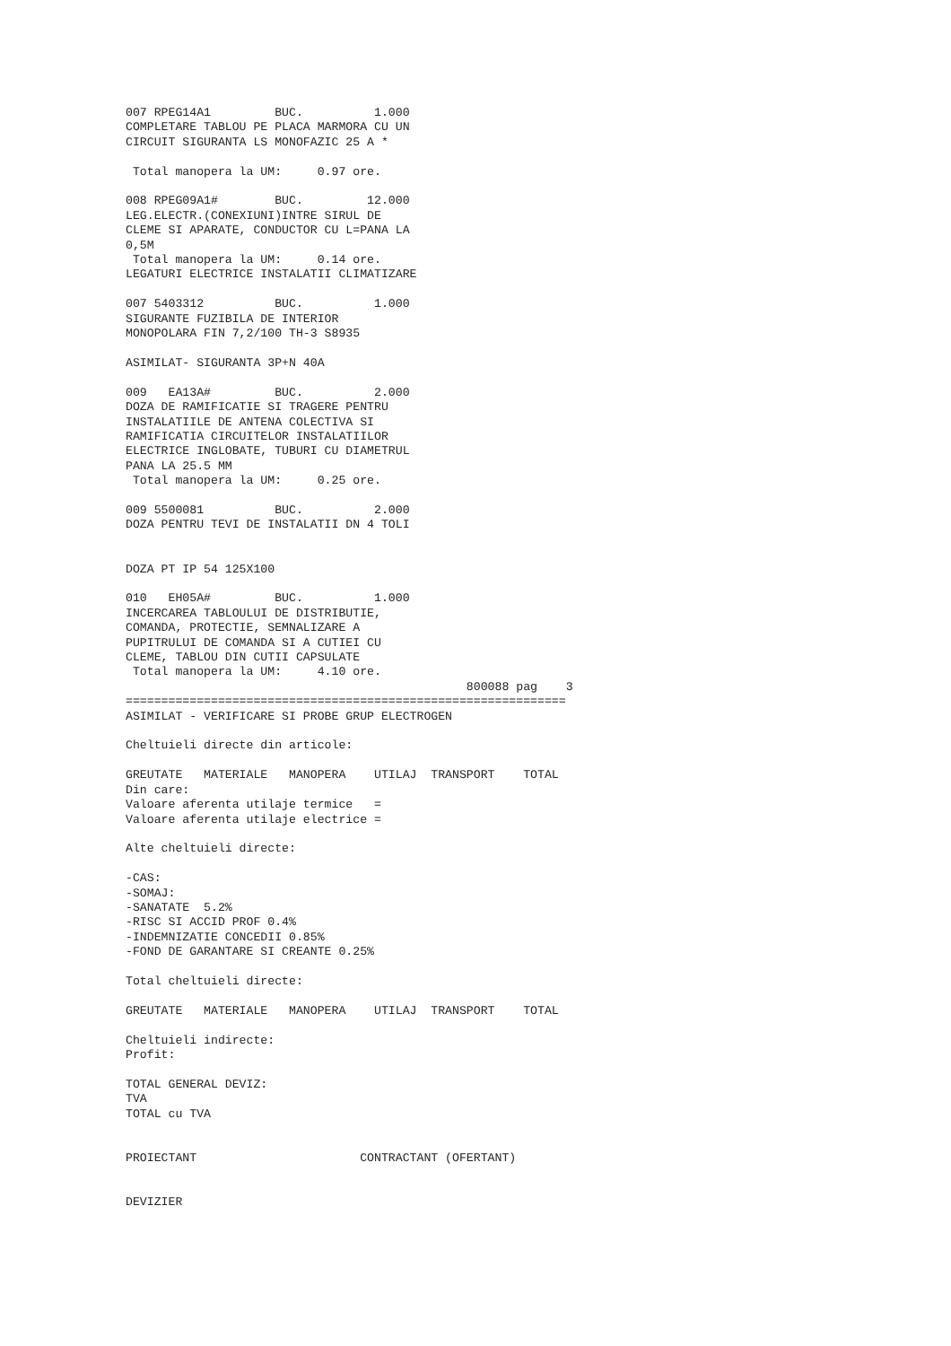007 RPEG14A1         BUC.          1.000
COMPLETARE TABLOU PE PLACA MARMORA CU UN
CIRCUIT SIGURANTA LS MONOFAZIC 25 A *

 Total manopera la UM:     0.97 ore.

008 RPEG09A1#        BUC.         12.000
LEG.ELECTR.(CONEXIUNI)INTRE SIRUL DE
CLEME SI APARATE, CONDUCTOR CU L=PANA LA
0,5M
 Total manopera la UM:     0.14 ore.
LEGATURI ELECTRICE INSTALATII CLIMATIZARE

007 5403312          BUC.          1.000
SIGURANTE FUZIBILA DE INTERIOR
MONOPOLARA FIN 7,2/100 TH-3 S8935

ASIMILAT- SIGURANTA 3P+N 40A

009   EA13A#         BUC.          2.000
DOZA DE RAMIFICATIE SI TRAGERE PENTRU
INSTALATIILE DE ANTENA COLECTIVA SI
RAMIFICATIA CIRCUITELOR INSTALATIILOR
ELECTRICE INGLOBATE, TUBURI CU DIAMETRUL
PANA LA 25.5 MM
 Total manopera la UM:     0.25 ore.

009 5500081          BUC.          2.000
DOZA PENTRU TEVI DE INSTALATII DN 4 TOLI


DOZA PT IP 54 125X100

010   EH05A#         BUC.          1.000
INCERCAREA TABLOULUI DE DISTRIBUTIE,
COMANDA, PROTECTIE, SEMNALIZARE A
PUPITRULUI DE COMANDA SI A CUTIEI CU
CLEME, TABLOU DIN CUTII CAPSULATE
 Total manopera la UM:     4.10 ore.
                                                800088 pag    3
==============================================================
ASIMILAT - VERIFICARE SI PROBE GRUP ELECTROGEN

Cheltuieli directe din articole:

GREUTATE   MATERIALE   MANOPERA    UTILAJ  TRANSPORT    TOTAL
Din care:
Valoare aferenta utilaje termice   =
Valoare aferenta utilaje electrice =

Alte cheltuieli directe:

-CAS:
-SOMAJ:
-SANATATE  5.2%
-RISC SI ACCID PROF 0.4%
-INDEMNIZATIE CONCEDII 0.85%
-FOND DE GARANTARE SI CREANTE 0.25%

Total cheltuieli directe:

GREUTATE   MATERIALE   MANOPERA    UTILAJ  TRANSPORT    TOTAL

Cheltuieli indirecte:
Profit:

TOTAL GENERAL DEVIZ:
TVA
TOTAL cu TVA


PROIECTANT                       CONTRACTANT (OFERTANT)


DEVIZIER